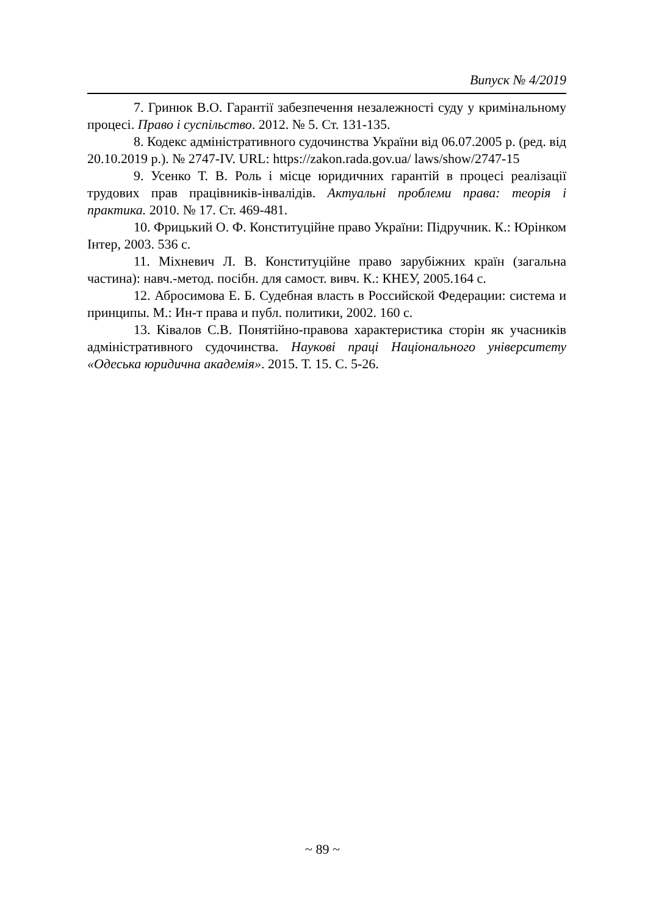Випуск № 4/2019
7. Гринюк В.О. Гарантії забезпечення незалежності суду у кримінальному процесі. Право і суспільство. 2012. № 5. Ст. 131-135.
8. Кодекс адміністративного судочинства України від 06.07.2005 р. (ред. від 20.10.2019 р.). № 2747-IV. URL: https://zakon.rada.gov.ua/ laws/show/2747-15
9. Усенко Т. В. Роль і місце юридичних гарантій в процесі реалізації трудових прав працівників-інвалідів. Актуальні проблеми права: теорія і практика. 2010. № 17. Ст. 469-481.
10. Фрицький О. Ф. Конституційне право України: Підручник. К.: Юрінком Інтер, 2003. 536 с.
11. Міхневич Л. В. Конституційне право зарубіжних країн (загальна частина): навч.-метод. посібн. для самост. вивч. К.: КНЕУ, 2005.164 с.
12. Абросимова Е. Б. Судебная власть в Российской Федерации: система и принципы. М.: Ин-т права и публ. политики, 2002. 160 с.
13. Ківалов С.В. Понятійно-правова характеристика сторін як учасників адміністративного судочинства. Наукові праці Національного університету «Одеська юридична академія». 2015. Т. 15. С. 5-26.
~ 89 ~